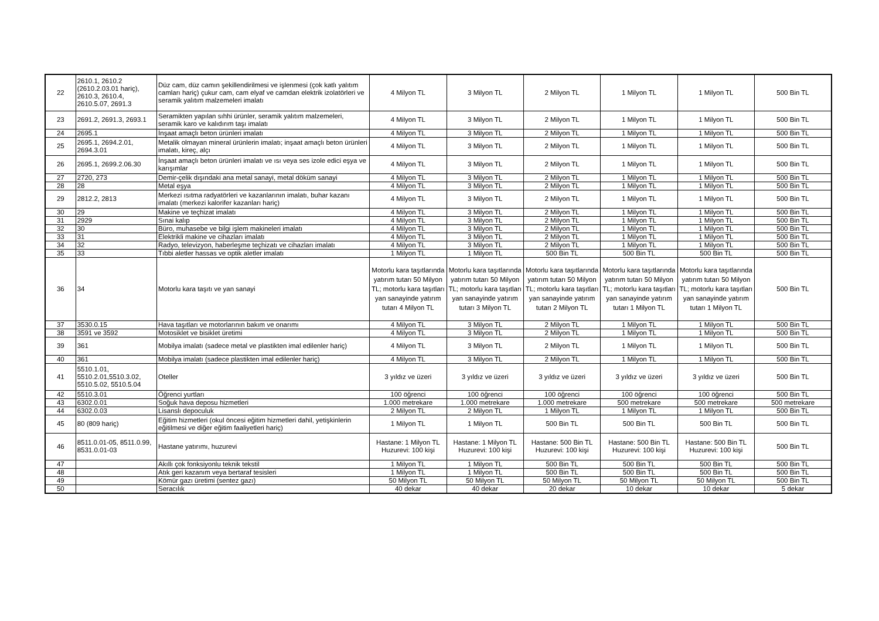| 22 | 2610.1, 2610.2 (2610.2.03.01 hariç), 2610.3, 2610.4, 2610.5.07, 2691.3 | Düz cam, düz camın şekillendirilmesi ve işlenmesi (çok katlı yalıtım camları hariç) çukur cam, cam elyaf ve camdan elektrik izolatörleri ve seramik yalıtım malzemeleri imalatı | 4 Milyon TL | 3 Milyon TL | 2 Milyon TL | 1 Milyon TL | 1 Milyon TL | 500 Bin TL |
| 23 | 2691.2, 2691.3, 2693.1 | Seramikten yapılan sıhhi ürünler, seramik yalıtım malzemeleri, seramik karo ve kalıdırım taşı imalatı | 4 Milyon TL | 3 Milyon TL | 2 Milyon TL | 1 Milyon TL | 1 Milyon TL | 500 Bin TL |
| 24 | 2695.1 | İnşaat amaçlı beton ürünleri imalatı | 4 Milyon TL | 3 Milyon TL | 2 Milyon TL | 1 Milyon TL | 1 Milyon TL | 500 Bin TL |
| 25 | 2695.1, 2694.2.01, 2694.3.01 | Metalik olmayan mineral ürünlerin imalatı; inşaat amaçlı beton ürünleri imalatı, kireç, alçı | 4 Milyon TL | 3 Milyon TL | 2 Milyon TL | 1 Milyon TL | 1 Milyon TL | 500 Bin TL |
| 26 | 2695.1, 2699.2.06.30 | İnşaat amaçlı beton ürünleri imalatı ve ısı veya ses izole edici eşya ve karışımlar | 4 Milyon TL | 3 Milyon TL | 2 Milyon TL | 1 Milyon TL | 1 Milyon TL | 500 Bin TL |
| 27 | 2720, 273 | Demir-çelik dışındaki ana metal sanayi, metal döküm sanayi | 4 Milyon TL | 3 Milyon TL | 2 Milyon TL | 1 Milyon TL | 1 Milyon TL | 500 Bin TL |
| 28 | 28 | Metal eşya | 4 Milyon TL | 3 Milyon TL | 2 Milyon TL | 1 Milyon TL | 1 Milyon TL | 500 Bin TL |
| 29 | 2812.2, 2813 | Merkezi ısıtma radyatörleri ve kazanlarının imalatı, buhar kazanı imalatı (merkezi kalorifer kazanları hariç) | 4 Milyon TL | 3 Milyon TL | 2 Milyon TL | 1 Milyon TL | 1 Milyon TL | 500 Bin TL |
| 30 | 29 | Makine ve teçhizat imalatı | 4 Milyon TL | 3 Milyon TL | 2 Milyon TL | 1 Milyon TL | 1 Milyon TL | 500 Bin TL |
| 31 | 2929 | Sınai kalıp | 4 Milyon TL | 3 Milyon TL | 2 Milyon TL | 1 Milyon TL | 1 Milyon TL | 500 Bin TL |
| 32 | 30 | Büro, muhasebe ve bilgi işlem makineleri imalatı | 4 Milyon TL | 3 Milyon TL | 2 Milyon TL | 1 Milyon TL | 1 Milyon TL | 500 Bin TL |
| 33 | 31 | Elektrikli makine ve cihazları imalatı | 4 Milyon TL | 3 Milyon TL | 2 Milyon TL | 1 Milyon TL | 1 Milyon TL | 500 Bin TL |
| 34 | 32 | Radyo, televizyon, haberleşme teçhizatı ve cihazları imalatı | 4 Milyon TL | 3 Milyon TL | 2 Milyon TL | 1 Milyon TL | 1 Milyon TL | 500 Bin TL |
| 35 | 33 | Tıbbi aletler hassas ve optik aletler imalatı | 1 Milyon TL | 1 Milyon TL | 500 Bin TL | 500 Bin TL | 500 Bin TL | 500 Bin TL |
| 36 | 34 | Motorlu kara taşıtı ve yan sanayi | Motorlu kara taşıtlarında yatırım tutarı 50 Milyon TL; motorlu kara taşıtları yan sanayinde yatırım tutarı 4 Milyon TL | Motorlu kara taşıtlarında yatırım tutarı 50 Milyon TL; motorlu kara taşıtları yan sanayinde yatırım tutarı 3 Milyon TL | Motorlu kara taşıtlarında yatırım tutarı 50 Milyon TL; motorlu kara taşıtları yan sanayinde yatırım tutarı 2 Milyon TL | Motorlu kara taşıtlarında yatırım tutarı 50 Milyon TL; motorlu kara taşıtları yan sanayinde yatırım tutarı 1 Milyon TL | Motorlu kara taşıtlarında yatırım tutarı 50 Milyon TL; motorlu kara taşıtları yan sanayinde yatırım tutarı 1 Milyon TL | 500 Bin TL |
| 37 | 3530.0.15 | Hava taşıtları ve motorlarının bakım ve onarımı | 4 Milyon TL | 3 Milyon TL | 2 Milyon TL | 1 Milyon TL | 1 Milyon TL | 500 Bin TL |
| 38 | 3591 ve 3592 | Motosiklet ve bisiklet üretimi | 4 Milyon TL | 3 Milyon TL | 2 Milyon TL | 1 Milyon TL | 1 Milyon TL | 500 Bin TL |
| 39 | 361 | Mobilya imalatı (sadece metal ve plastikten imal edilenler hariç) | 4 Milyon TL | 3 Milyon TL | 2 Milyon TL | 1 Milyon TL | 1 Milyon TL | 500 Bin TL |
| 40 | 361 | Mobilya imalatı (sadece plastikten imal edilenler hariç) | 4 Milyon TL | 3 Milyon TL | 2 Milyon TL | 1 Milyon TL | 1 Milyon TL | 500 Bin TL |
| 41 | 5510.1.01, 5510.2.01,5510.3.02, 5510.5.02, 5510.5.04 | Oteller | 3 yıldız ve üzeri | 3 yıldız ve üzeri | 3 yıldız ve üzeri | 3 yıldız ve üzeri | 3 yıldız ve üzeri | 500 Bin TL |
| 42 | 5510.3.01 | Öğrenci yurtları | 100 öğrenci | 100 öğrenci | 100 öğrenci | 100 öğrenci | 100 öğrenci | 500 Bin TL |
| 43 | 6302.0.01 | Soğuk hava deposu hizmetleri | 1.000 metrekare | 1.000 metrekare | 1.000 metrekare | 500 metrekare | 500 metrekare | 500 metrekare |
| 44 | 6302.0.03 | Lisanslı depoculuk | 2 Milyon TL | 2 Milyon TL | 1 Milyon TL | 1 Milyon TL | 1 Milyon TL | 500 Bin TL |
| 45 | 80 (809 hariç) | Eğitim hizmetleri (okul öncesi eğitim hizmetleri dahil, yetişkinlerin eğitilmesi ve diğer eğitim faaliyetleri hariç) | 1 Milyon TL | 1 Milyon TL | 500 Bin TL | 500 Bin TL | 500 Bin TL | 500 Bin TL |
| 46 | 8511.0.01-05, 8511.0.99, 8531.0.01-03 | Hastane yatırımı, huzurevi | Hastane: 1 Milyon TL Huzurevi: 100 kişi | Hastane: 1 Milyon TL Huzurevi: 100 kişi | Hastane: 500 Bin TL Huzurevi: 100 kişi | Hastane: 500 Bin TL Huzurevi: 100 kişi | Hastane: 500 Bin TL Huzurevi: 100 kişi | 500 Bin TL |
| 47 | | Akıllı çok fonksiyonlu teknik tekstil | 1 Milyon TL | 1 Milyon TL | 500 Bin TL | 500 Bin TL | 500 Bin TL | 500 Bin TL |
| 48 | | Atık geri kazanım veya bertaraf tesisleri | 1 Milyon TL | 1 Milyon TL | 500 Bin TL | 500 Bin TL | 500 Bin TL | 500 Bin TL |
| 49 | | Kömür gazı üretimi (sentez gazı) | 50 Milyon TL | 50 Milyon TL | 50 Milyon TL | 50 Milyon TL | 50 Milyon TL | 500 Bin TL |
| 50 | | Seracılık | 40 dekar | 40 dekar | 20 dekar | 10 dekar | 10 dekar | 5 dekar |